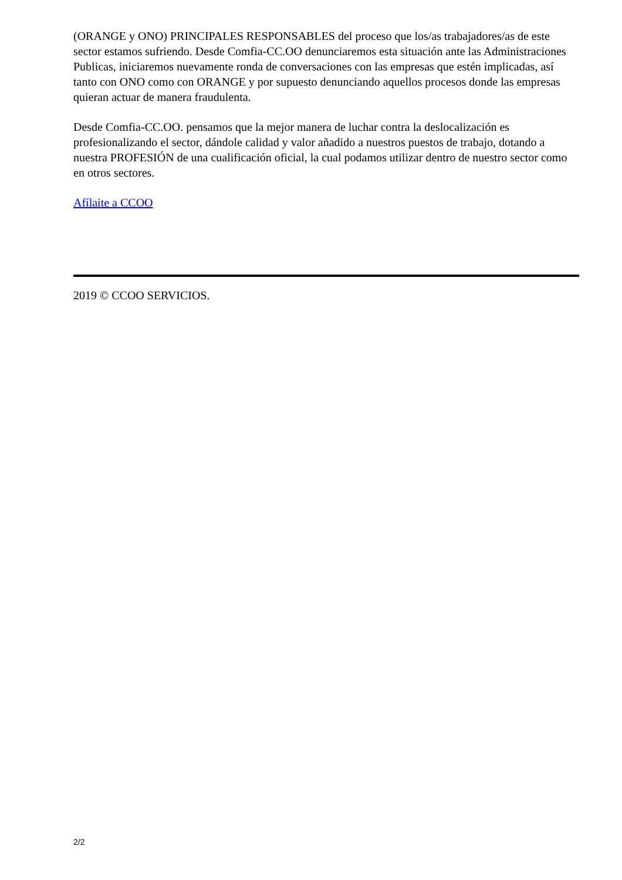(ORANGE y ONO) PRINCIPALES RESPONSABLES del proceso que los/as trabajadores/as de este sector estamos sufriendo. Desde Comfia-CC.OO denunciaremos esta situación ante las Administraciones Publicas, iniciaremos nuevamente ronda de conversaciones con las empresas que estén implicadas, así tanto con ONO como con ORANGE y por supuesto denunciando aquellos procesos donde las empresas quieran actuar de manera fraudulenta.
Desde Comfia-CC.OO. pensamos que la mejor manera de luchar contra la deslocalización es profesionalizando el sector, dándole calidad y valor añadido a nuestros puestos de trabajo, dotando a nuestra PROFESIÓN de una cualificación oficial, la cual podamos utilizar dentro de nuestro sector como en otros sectores.
Afílaite a CCOO
2019 © CCOO SERVICIOS.
2/2